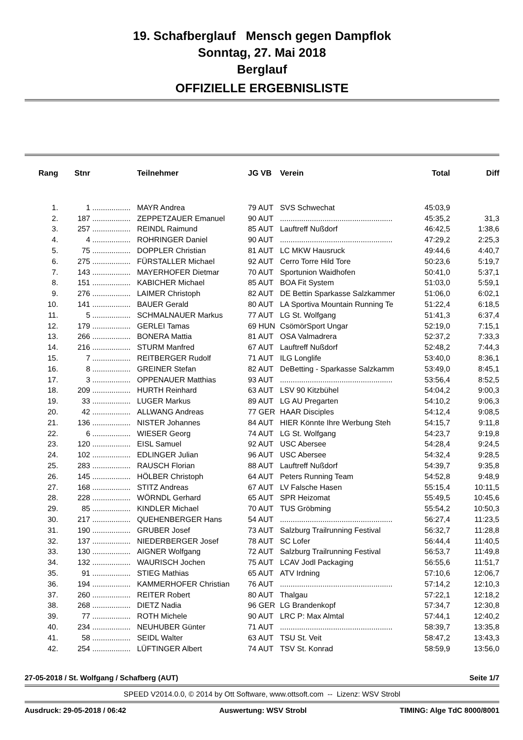19. Schafberglauf Mensch gegen Dampflok
Sonntag, 27. Mai 2018
Berglauf
OFFIZIELLE ERGEBNISLISTE
| Rang | Stnr | | Teilnehmer | JG VB | Verein | Total | Diff |
| --- | --- | --- | --- | --- | --- | --- | --- |
| 1. | 1 | .................. | MAYR Andrea | 79 AUT | SVS Schwechat | 45:03,9 | |
| 2. | 187 | .................. | ZEPPETZAUER Emanuel | 90 AUT | ..................................................... | 45:35,2 | 31,3 |
| 3. | 257 | .................. | REINDL Raimund | 85 AUT | Lauftreff Nußdorf | 46:42,5 | 1:38,6 |
| 4. | 4 | .................. | ROHRINGER Daniel | 90 AUT | ..................................................... | 47:29,2 | 2:25,3 |
| 5. | 75 | .................. | DOPPLER Christian | 81 AUT | LC MKW Hausruck | 49:44,6 | 4:40,7 |
| 6. | 275 | .................. | FÜRSTALLER Michael | 92 AUT | Cerro Torre Hild Tore | 50:23,6 | 5:19,7 |
| 7. | 143 | .................. | MAYERHOFER Dietmar | 70 AUT | Sportunion Waidhofen | 50:41,0 | 5:37,1 |
| 8. | 151 | .................. | KABICHER Michael | 85 AUT | BOA Fit System | 51:03,0 | 5:59,1 |
| 9. | 276 | .................. | LAIMER Christoph | 82 AUT | DE Bettin Sparkasse Salzkammer | 51:06,0 | 6:02,1 |
| 10. | 141 | .................. | BAUER Gerald | 80 AUT | LA Sportiva Mountain Running Te | 51:22,4 | 6:18,5 |
| 11. | 5 | .................. | SCHMALNAUER Markus | 77 AUT | LG St. Wolfgang | 51:41,3 | 6:37,4 |
| 12. | 179 | .................. | GERLEI Tamas | 69 HUN | CsömörSport Ungar | 52:19,0 | 7:15,1 |
| 13. | 266 | .................. | BONERA Mattia | 81 AUT | OSA Valmadrera | 52:37,2 | 7:33,3 |
| 14. | 216 | .................. | STURM Manfred | 67 AUT | Lauftreff Nußdorf | 52:48,2 | 7:44,3 |
| 15. | 7 | .................. | REITBERGER Rudolf | 71 AUT | ILG Longlife | 53:40,0 | 8:36,1 |
| 16. | 8 | .................. | GREINER Stefan | 82 AUT | DeBetting - Sparkasse Salzkamm | 53:49,0 | 8:45,1 |
| 17. | 3 | .................. | OPPENAUER Matthias | 93 AUT | ..................................................... | 53:56,4 | 8:52,5 |
| 18. | 209 | .................. | HURTH Reinhard | 63 AUT | LSV 90 Kitzbühel | 54:04,2 | 9:00,3 |
| 19. | 33 | .................. | LUGER Markus | 89 AUT | LG AU Pregarten | 54:10,2 | 9:06,3 |
| 20. | 42 | .................. | ALLWANG Andreas | 77 GER | HAAR Disciples | 54:12,4 | 9:08,5 |
| 21. | 136 | .................. | NISTER Johannes | 84 AUT | HIER Könnte Ihre Werbung Steh | 54:15,7 | 9:11,8 |
| 22. | 6 | .................. | WIESER Georg | 74 AUT | LG St. Wolfgang | 54:23,7 | 9:19,8 |
| 23. | 120 | .................. | EISL Samuel | 92 AUT | USC Abersee | 54:28,4 | 9:24,5 |
| 24. | 102 | .................. | EDLINGER Julian | 96 AUT | USC Abersee | 54:32,4 | 9:28,5 |
| 25. | 283 | .................. | RAUSCH Florian | 88 AUT | Lauftreff Nußdorf | 54:39,7 | 9:35,8 |
| 26. | 145 | .................. | HÖLBER Christoph | 64 AUT | Peters Running Team | 54:52,8 | 9:48,9 |
| 27. | 168 | .................. | STITZ Andreas | 67 AUT | LV Falsche Hasen | 55:15,4 | 10:11,5 |
| 28. | 228 | .................. | WÖRNDL Gerhard | 65 AUT | SPR Heizomat | 55:49,5 | 10:45,6 |
| 29. | 85 | .................. | KINDLER Michael | 70 AUT | TUS Gröbming | 55:54,2 | 10:50,3 |
| 30. | 217 | .................. | QUEHENBERGER Hans | 54 AUT | ..................................................... | 56:27,4 | 11:23,5 |
| 31. | 190 | .................. | GRUBER Josef | 73 AUT | Salzburg Trailrunning Festival | 56:32,7 | 11:28,8 |
| 32. | 137 | .................. | NIEDERBERGER Josef | 78 AUT | SC Lofer | 56:44,4 | 11:40,5 |
| 33. | 130 | .................. | AIGNER Wolfgang | 72 AUT | Salzburg Trailrunning Festival | 56:53,7 | 11:49,8 |
| 34. | 132 | .................. | WAURISCH Jochen | 75 AUT | LCAV Jodl Packaging | 56:55,6 | 11:51,7 |
| 35. | 91 | .................. | STIEG Mathias | 65 AUT | ATV Irdning | 57:10,6 | 12:06,7 |
| 36. | 194 | .................. | KAMMERHOFER Christian | 76 AUT | ..................................................... | 57:14,2 | 12:10,3 |
| 37. | 260 | .................. | REITER Robert | 80 AUT | Thalgau | 57:22,1 | 12:18,2 |
| 38. | 268 | .................. | DIETZ Nadia | 96 GER | LG Brandenkopf | 57:34,7 | 12:30,8 |
| 39. | 77 | .................. | ROTH Michele | 90 AUT | LRC P: Max Almtal | 57:44,1 | 12:40,2 |
| 40. | 234 | .................. | NEUHUBER Günter | 71 AUT | ..................................................... | 58:39,7 | 13:35,8 |
| 41. | 58 | .................. | SEIDL Walter | 63 AUT | TSU St. Veit | 58:47,2 | 13:43,3 |
| 42. | 254 | .................. | LÜFTINGER Albert | 74 AUT | TSV St. Konrad | 58:59,9 | 13:56,0 |
27-05-2018 / St. Wolfgang / Schafberg (AUT) Seite 1/7
SPEED V2014.0.0, © 2014 by Ott Software, www.ottsoft.com -- Lizenz: WSV Strobl
Ausdruck: 29-05-2018 / 06:42 Auswertung: WSV Strobl TIMING: Alge TdC 8000/8001